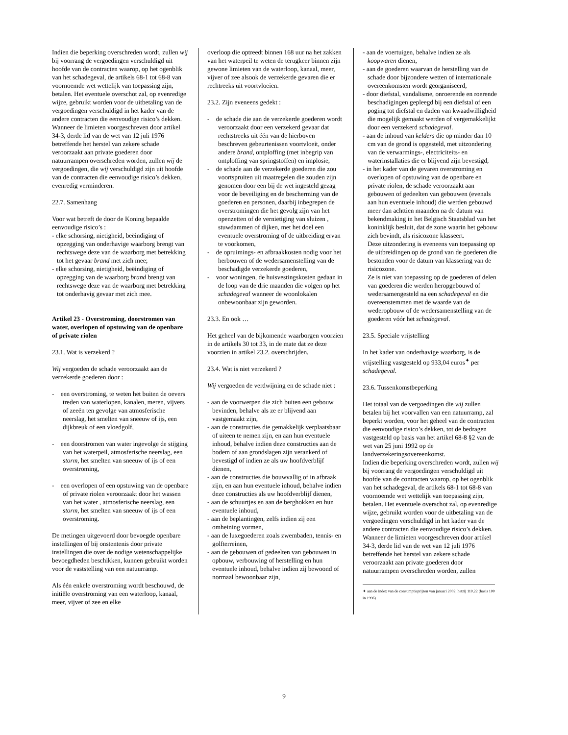Indien die beperking overschreden wordt, zullen wij bij voorrang de vergoedingen verschuldigd uit hoofde van de contracten waarop, op het ogenblik van het schadegeval, de artikels 68-1 tot 68-8 van voornoemde wet wettelijk van toepassing zijn, betalen. Het eventuele overschot zal, op evenredige wijze, gebruikt worden voor de uitbetaling van de vergoedingen verschuldigd in het kader van de andere contracten die eenvoudige risico’s dekken.
Wanneer de limieten voorgeschreven door artikel 34-3, derde lid van de wet van 12 juli 1976 betreffende het herstel van zekere schade veroorzaakt aan private goederen door natuurrampen overschreden worden, zullen wij de vergoedingen, die wij verschuldigd zijn uit hoofde van de contracten die eenvoudige risico’s dekken, evenredig verminderen.
22.7. Samenhang
Voor wat betreft de door de Koning bepaalde eenvoudige risico’s :
- elke schorsing, nietigheid, beëindiging of opzegging van onderhavige waarborg brengt van rechtswege deze van de waarborg met betrekking tot het gevaar brand met zich mee;
- elke schorsing, nietigheid, beëindiging of opzegging van de waarborg brand brengt van rechtswege deze van de waarborg met betrekking tot onderhavig gevaar met zich mee.
Artikel 23 - Overstroming, doorstromen van water, overlopen of opstuwing van de openbare of private riolen
23.1. Wat is verzekerd ?
Wij vergoeden de schade veroorzaakt aan de verzekerde goederen door :
- een overstroming, te weten het buiten de oevers treden van waterlopen, kanalen, meren, vijvers of zeeën ten gevolge van atmosferische neerslag, het smelten van sneeuw of ijs, een dijkbreuk of een vloedgolf,
- een doorstromen van water ingevolge de stijging van het waterpeil, atmosferische neerslag, een storm, het smelten van sneeuw of ijs of een overstroming,
- een overlopen of een opstuwing van de openbare of private riolen veroorzaakt door het wassen van het water , atmosferische neerslag, een storm, het smelten van sneeuw of ijs of een overstroming.
De metingen uitgevoerd door bevoegde openbare instellingen of bij onstentenis door private instellingen die over de nodige wetenschappelijke bevoegdheden beschikken, kunnen gebruikt worden voor de vaststelling van een natuurramp.
Als één enkele overstroming wordt beschouwd, de initiële overstroming van een waterloop, kanaal, meer, vijver of zee en elke
overloop die optreedt binnen 168 uur na het zakken van het waterpeil te weten de terugkeer binnen zijn gewone limieten van de waterloop, kanaal, meer, vijver of zee alsook de verzekerde gevaren die er rechtreeks uit voortvloeien.
23.2. Zijn eveneens gedekt :
- de schade die aan de verzekerde goederen wordt veroorzaakt door een verzekerd gevaar dat rechtstreeks uit één van de hierboven beschreven gebeurtenissen voortvloeit, onder andere brand, ontploffing (met inbegrip van ontploffing van springstoffen) en implosie,
- de schade aan de verzekerde goederen die zou voortspruiten uit maatregelen die zouden zijn genomen door een bij de wet ingesteld gezag voor de beveiliging en de bescherming van de goederen en personen, daarbij inbegrepen de overstromingen die het gevolg zijn van het openzetten of de vernietiging van sluizen , stuwdammen of dijken, met het doel een eventuele overstroming of de uitbreiding ervan te voorkomen,
- de opruimings- en afbraakkosten nodig voor het herbouwen of de wedersamenstelling van de beschadigde verzekerde goederen,
- voor woningen, de huisvestingskosten gedaan in de loop van de drie maanden die volgen op het schadegeval wanneer de woonlokalen onbewoonbaar zijn geworden.
23.3. En ook …
Het geheel van de bijkomende waarborgen voorzien in de artikels 30 tot 33, in de mate dat ze deze voorzien in artikel 23.2. overschrijden.
23.4. Wat is niet verzekerd ?
Wij vergoeden de verdwijning en de schade niet :
- aan de voorwerpen die zich buiten een gebouw bevinden, behalve als ze er blijvend aan vastgemaakt zijn,
- aan de constructies die gemakkelijk verplaatsbaar of uiteen te nemen zijn, en aan hun eventuele inhoud, behalve indien deze constructies aan de bodem of aan grondslagen zijn verankerd of bevestigd of indien ze als uw hoofdverblijf dienen,
- aan de constructies die bouwvallig of in afbraak zijn, en aan hun eventuele inhoud, behalve indien deze constructies als uw hoofdverblijf dienen,
- aan de schuurtjes en aan de berghokken en hun eventuele inhoud,
- aan de beplantingen, zelfs indien zij een omheining vormen,
- aan de luxegoederen zoals zwembaden, tennis- en golfterreinen,
- aan de gebouwen of gedeelten van gebouwen in opbouw, verbouwing of herstelling en hun eventuele inhoud, behalve indien zij bewoond of normaal bewoonbaar zijn,
- aan de voertuigen, behalve indien ze als koopwaren dienen,
- aan de goederen waarvan de herstelling van de schade door bijzondere wetten of internationale overeenkomsten wordt georganiseerd,
- door diefstal, vandalisme, onroerende en roerende beschadigingen gepleegd bij een diefstal of een poging tot diefstal en daden van kwaadwilligheid die mogelijk gemaakt werden of vergemakkelijkt door een verzekerd schadegeval.
- aan de inhoud van kelders die op minder dan 10 cm van de grond is opgesteld, met uitzondering van de verwarmings-, electriciteits- en waterinstallaties die er blijvend zijn bevestigd,
- in het kader van de gevaren overstroming en overlopen of opstuwing van de openbare en private riolen, de schade veroorzaakt aan gebouwen of gedeelten van gebouwen (evenals aan hun eventuele inhoud) die werden gebouwd meer dan achttien maanden na de datum van bekendmaking in het Belgisch Staatsblad van het koninklijk besluit, dat de zone waarin het gebouw zich bevindt, als risicozone klasseert.
Deze uitzondering is eveneens van toepassing op de uitbreidingen op de grond van de goederen die bestonden voor de datum van klassering van de risicozone.
Ze is niet van toepassing op de goederen of delen van goederen die werden heropgebouwd of wedersamengesteld na een schadegeval en die overeenstemmen met de waarde van de wederopbouw of de wedersamenstelling van de goederen vóór het schadegeval.
23.5. Speciale vrijstelling
In het kader van onderhavige waarborg, is de vrijstelling vastgesteld op 933,04 euros<sup>✦</sup> per schadegeval.
23.6. Tussenkomstbeperking
Het totaal van de vergoedingen die wij zullen betalen bij het voorvallen van een natuurramp, zal beperkt worden, voor het geheel van de contracten die eenvoudige risico’s dekken, tot de bedragen vastgesteld op basis van het artikel 68-8 §2 van de wet van 25 juni 1992 op de landverzekeringsovereenkomst.
Indien die beperking overschreden wordt, zullen wij bij voorrang de vergoedingen verschuldigd uit hoofde van de contracten waarop, op het ogenblik van het schadegeval, de artikels 68-1 tot 68-8 van voornoemde wet wettelijk van toepassing zijn, betalen. Het eventuele overschot zal, op evenredige wijze, gebruikt worden voor de uitbetaling van de vergoedingen verschuldigd in het kader van de andere contracten die eenvoudige risico’s dekken.
Wanneer de limieten voorgeschreven door artikel 34-3, derde lid van de wet van 12 juli 1976 betreffende het herstel van zekere schade veroorzaakt aan private goederen door natuurrampen overschreden worden, zullen
✦ aan de index van de consumptieprijzen van januari 2002, hetzij 110,22 (basis 100 in 1996)
9